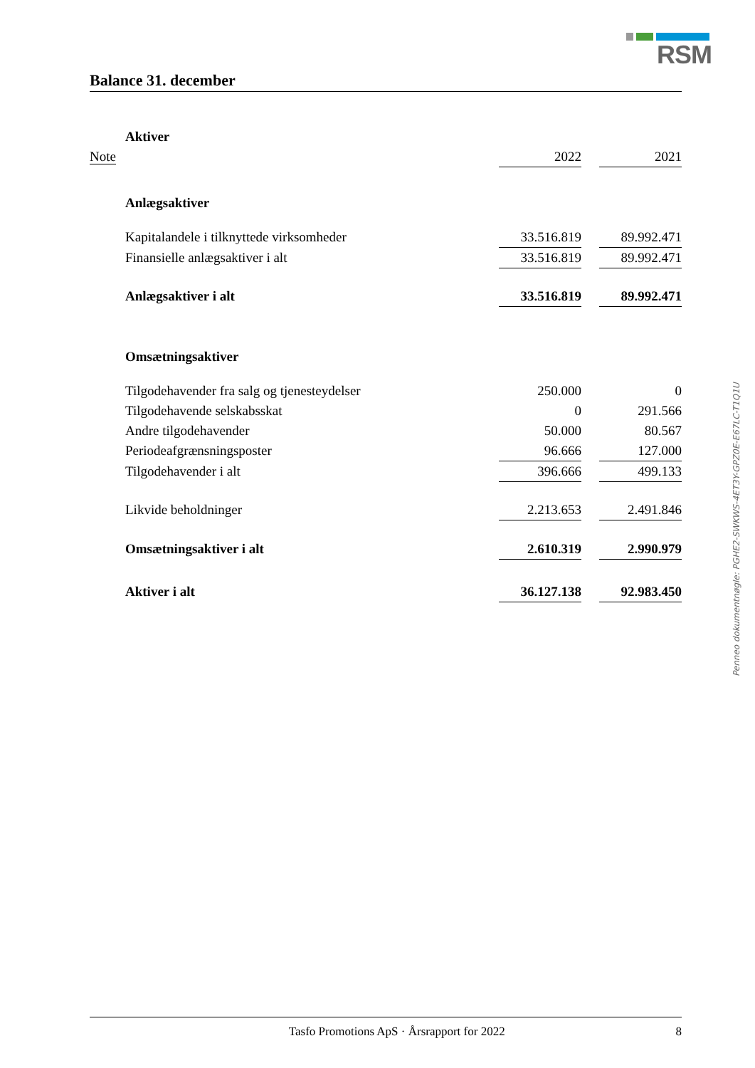RSM
Balance 31. december
| | Aktiver | | | |
| Note | | 2022 | | 2021 |
| | Anlægsaktiver | | | |
| | Kapitalandele i tilknyttede virksomheder | 33.516.819 | | 89.992.471 |
| | Finansielle anlægsaktiver i alt | 33.516.819 | | 89.992.471 |
| | Anlægsaktiver i alt | 33.516.819 | | 89.992.471 |
| | Omsætningsaktiver | | | |
| | Tilgodehavender fra salg og tjenesteydelser | 250.000 | | 0 |
| | Tilgodehavende selskabsskat | 0 | | 291.566 |
| | Andre tilgodehavender | 50.000 | | 80.567 |
| | Periodeafgrænsningsposter | 96.666 | | 127.000 |
| | Tilgodehavender i alt | 396.666 | | 499.133 |
| | Likvide beholdninger | 2.213.653 | | 2.491.846 |
| | Omsætningsaktiver i alt | 2.610.319 | | 2.990.979 |
| | Aktiver i alt | 36.127.138 | | 92.983.450 |
Penneo dokumentnøgle: PGHE2-SWKWS-4ET3Y-GPZ0E-E67LC-T1Q1U
Tasfo Promotions ApS · Årsrapport for 2022 8